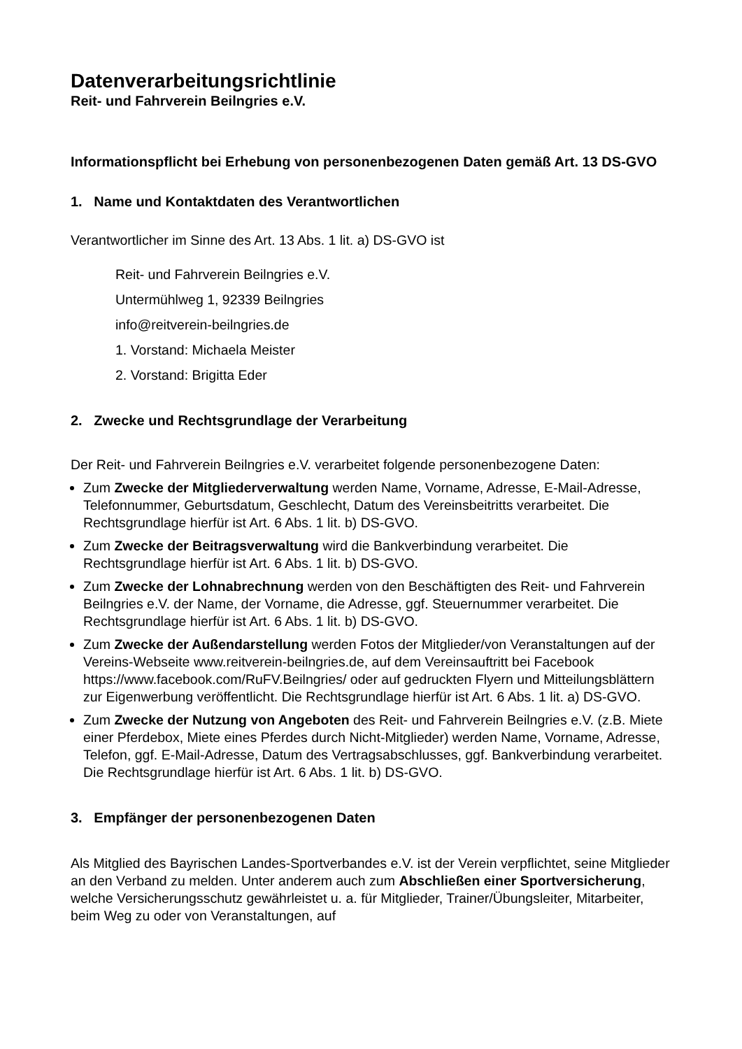Datenverarbeitungsrichtlinie
Reit- und Fahrverein Beilngries e.V.
Informationspflicht bei Erhebung von personenbezogenen Daten gemäß Art. 13 DS-GVO
1. Name und Kontaktdaten des Verantwortlichen
Verantwortlicher im Sinne des Art. 13 Abs. 1 lit. a) DS-GVO ist
Reit- und Fahrverein Beilngries e.V.
Untermühlweg 1, 92339 Beilngries
info@reitverein-beilngries.de
1. Vorstand: Michaela Meister
2. Vorstand: Brigitta Eder
2. Zwecke und Rechtsgrundlage der Verarbeitung
Der Reit- und Fahrverein Beilngries e.V. verarbeitet folgende personenbezogene Daten:
Zum Zwecke der Mitgliederverwaltung werden Name, Vorname, Adresse, E-Mail-Adresse, Telefonnummer, Geburtsdatum, Geschlecht, Datum des Vereinsbeitritts verarbeitet. Die Rechtsgrundlage hierfür ist Art. 6 Abs. 1 lit. b) DS-GVO.
Zum Zwecke der Beitragsverwaltung wird die Bankverbindung verarbeitet. Die Rechtsgrundlage hierfür ist Art. 6 Abs. 1 lit. b) DS-GVO.
Zum Zwecke der Lohnabrechnung werden von den Beschäftigten des Reit- und Fahrverein Beilngries e.V. der Name, der Vorname, die Adresse, ggf. Steuernummer verarbeitet. Die Rechtsgrundlage hierfür ist Art. 6 Abs. 1 lit. b) DS-GVO.
Zum Zwecke der Außendarstellung werden Fotos der Mitglieder/von Veranstaltungen auf der Vereins-Webseite www.reitverein-beilngries.de, auf dem Vereinsauftritt bei Facebook https://www.facebook.com/RuFV.Beilngries/ oder auf gedruckten Flyern und Mitteilungsblättern zur Eigenwerbung veröffentlicht. Die Rechtsgrundlage hierfür ist Art. 6 Abs. 1 lit. a) DS-GVO.
Zum Zwecke der Nutzung von Angeboten des Reit- und Fahrverein Beilngries e.V. (z.B. Miete einer Pferdebox, Miete eines Pferdes durch Nicht-Mitglieder) werden Name, Vorname, Adresse, Telefon, ggf. E-Mail-Adresse, Datum des Vertragsabschlusses, ggf. Bankverbindung verarbeitet. Die Rechtsgrundlage hierfür ist Art. 6 Abs. 1 lit. b) DS-GVO.
3. Empfänger der personenbezogenen Daten
Als Mitglied des Bayrischen Landes-Sportverbandes e.V. ist der Verein verpflichtet, seine Mitglieder an den Verband zu melden. Unter anderem auch zum Abschließen einer Sportversicherung, welche Versicherungsschutz gewährleistet u. a. für Mitglieder, Trainer/Übungsleiter, Mitarbeiter, beim Weg zu oder von Veranstaltungen, auf